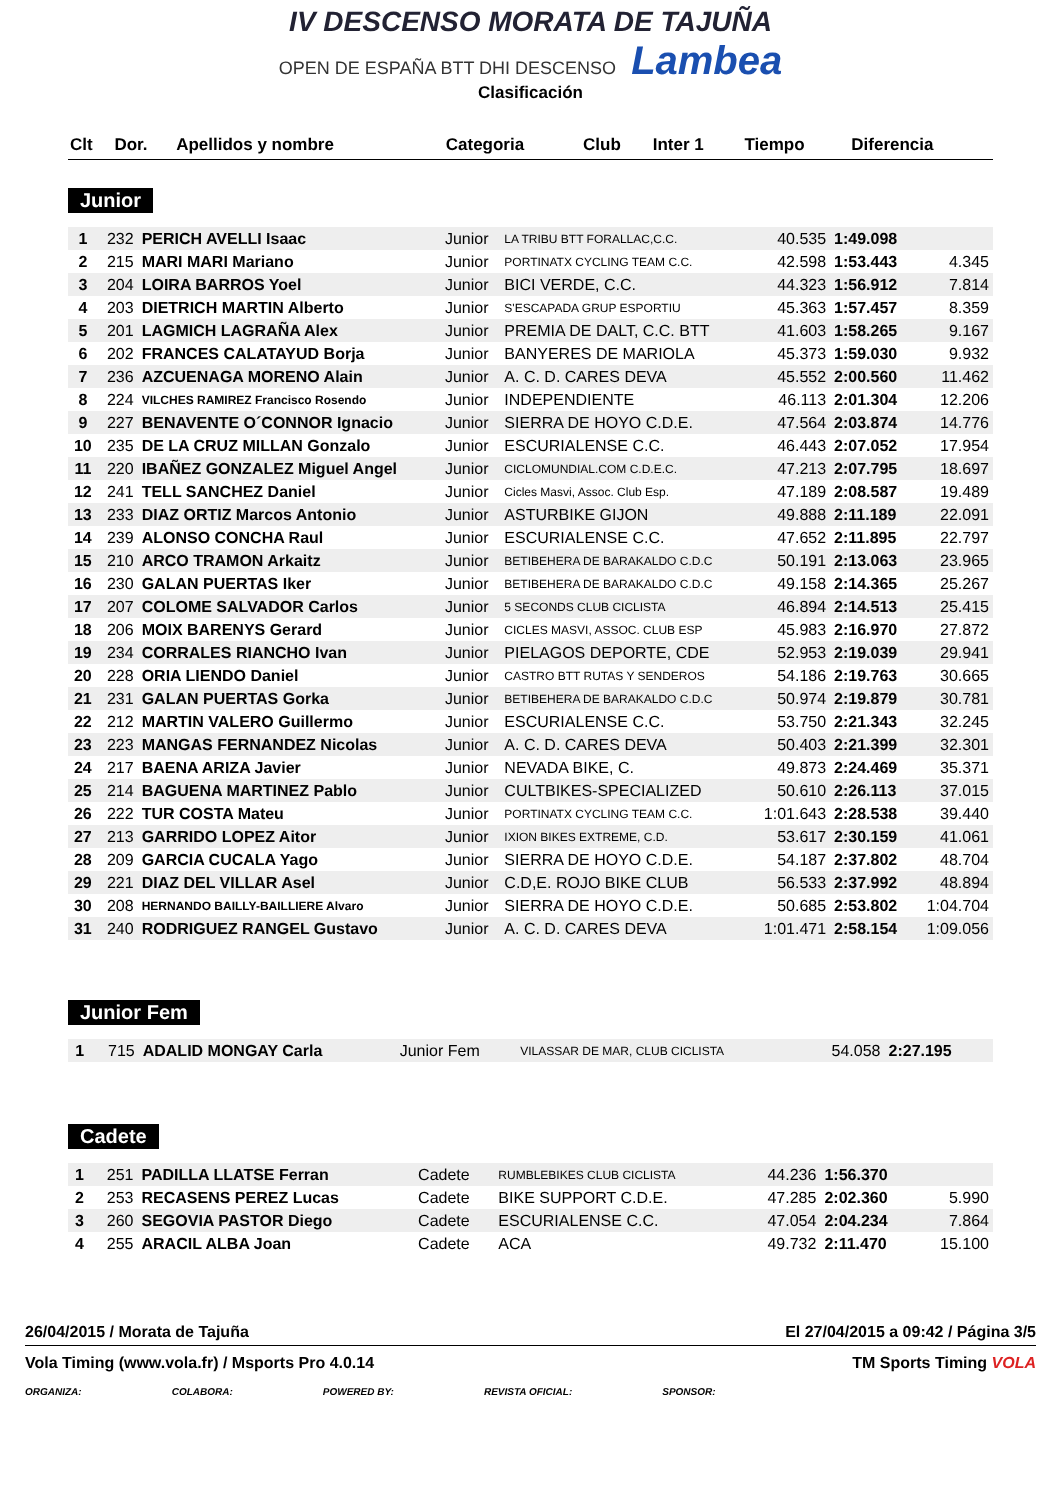IV DESCENSO MORATA DE TAJUÑA
OPEN DE ESPAÑA BTT DHI DESCENSO Lambea
Clasificación
| Clt | Dor. | Apellidos y nombre | Categoria | Club | Inter 1 | Tiempo | Diferencia |
| --- | --- | --- | --- | --- | --- | --- | --- |
Junior
| 1 | 232 | PERICH AVELLI Isaac | Junior | LA TRIBU BTT FORALLAC,C.C. | 40.535 | 1:49.098 | |
| 2 | 215 | MARI MARI Mariano | Junior | PORTINATX CYCLING TEAM C.C. | 42.598 | 1:53.443 | 4.345 |
| 3 | 204 | LOIRA BARROS Yoel | Junior | BICI VERDE, C.C. | 44.323 | 1:56.912 | 7.814 |
| 4 | 203 | DIETRICH MARTIN Alberto | Junior | S'ESCAPADA GRUP ESPORTIU | 45.363 | 1:57.457 | 8.359 |
| 5 | 201 | LAGMICH LAGRAÑA Alex | Junior | PREMIA DE DALT, C.C. BTT | 41.603 | 1:58.265 | 9.167 |
| 6 | 202 | FRANCES CALATAYUD Borja | Junior | BANYERES DE MARIOLA | 45.373 | 1:59.030 | 9.932 |
| 7 | 236 | AZCUENAGA MORENO Alain | Junior | A. C. D. CARES DEVA | 45.552 | 2:00.560 | 11.462 |
| 8 | 224 | VILCHES RAMIREZ Francisco Rosendo | Junior | INDEPENDIENTE | 46.113 | 2:01.304 | 12.206 |
| 9 | 227 | BENAVENTE O´CONNOR Ignacio | Junior | SIERRA DE HOYO C.D.E. | 47.564 | 2:03.874 | 14.776 |
| 10 | 235 | DE LA CRUZ MILLAN Gonzalo | Junior | ESCURIALENSE C.C. | 46.443 | 2:07.052 | 17.954 |
| 11 | 220 | IBAÑEZ GONZALEZ Miguel Angel | Junior | CICLOMUNDIAL.COM C.D.E.C. | 47.213 | 2:07.795 | 18.697 |
| 12 | 241 | TELL SANCHEZ Daniel | Junior | Cicles Masvi, Assoc. Club Esp. | 47.189 | 2:08.587 | 19.489 |
| 13 | 233 | DIAZ ORTIZ Marcos Antonio | Junior | ASTURBIKE GIJON | 49.888 | 2:11.189 | 22.091 |
| 14 | 239 | ALONSO CONCHA Raul | Junior | ESCURIALENSE C.C. | 47.652 | 2:11.895 | 22.797 |
| 15 | 210 | ARCO TRAMON Arkaitz | Junior | BETIBEHERA DE BARAKALDO C.D.C | 50.191 | 2:13.063 | 23.965 |
| 16 | 230 | GALAN PUERTAS Iker | Junior | BETIBEHERA DE BARAKALDO C.D.C | 49.158 | 2:14.365 | 25.267 |
| 17 | 207 | COLOME SALVADOR Carlos | Junior | 5 SECONDS CLUB CICLISTA | 46.894 | 2:14.513 | 25.415 |
| 18 | 206 | MOIX BARENYS Gerard | Junior | CICLES MASVI, ASSOC. CLUB ESP | 45.983 | 2:16.970 | 27.872 |
| 19 | 234 | CORRALES RIANCHO Ivan | Junior | PIELAGOS DEPORTE, CDE | 52.953 | 2:19.039 | 29.941 |
| 20 | 228 | ORIA LIENDO Daniel | Junior | CASTRO BTT RUTAS Y SENDEROS | 54.186 | 2:19.763 | 30.665 |
| 21 | 231 | GALAN PUERTAS Gorka | Junior | BETIBEHERA DE BARAKALDO C.D.C | 50.974 | 2:19.879 | 30.781 |
| 22 | 212 | MARTIN VALERO Guillermo | Junior | ESCURIALENSE C.C. | 53.750 | 2:21.343 | 32.245 |
| 23 | 223 | MANGAS FERNANDEZ Nicolas | Junior | A. C. D. CARES DEVA | 50.403 | 2:21.399 | 32.301 |
| 24 | 217 | BAENA ARIZA Javier | Junior | NEVADA BIKE, C. | 49.873 | 2:24.469 | 35.371 |
| 25 | 214 | BAGUENA MARTINEZ Pablo | Junior | CULTBIKES-SPECIALIZED | 50.610 | 2:26.113 | 37.015 |
| 26 | 222 | TUR COSTA Mateu | Junior | PORTINATX CYCLING TEAM C.C. | 1:01.643 | 2:28.538 | 39.440 |
| 27 | 213 | GARRIDO LOPEZ Aitor | Junior | IXION BIKES EXTREME, C.D. | 53.617 | 2:30.159 | 41.061 |
| 28 | 209 | GARCIA CUCALA Yago | Junior | SIERRA DE HOYO C.D.E. | 54.187 | 2:37.802 | 48.704 |
| 29 | 221 | DIAZ DEL VILLAR Asel | Junior | C.D,E. ROJO BIKE CLUB | 56.533 | 2:37.992 | 48.894 |
| 30 | 208 | HERNANDO BAILLY-BAILLIERE Alvaro | Junior | SIERRA DE HOYO C.D.E. | 50.685 | 2:53.802 | 1:04.704 |
| 31 | 240 | RODRIGUEZ RANGEL Gustavo | Junior | A. C. D. CARES DEVA | 1:01.471 | 2:58.154 | 1:09.056 |
Junior Fem
| 1 | 715 | ADALID MONGAY Carla | Junior Fem | VILASSAR DE MAR, CLUB CICLISTA | 54.058 | 2:27.195 | |
Cadete
| 1 | 251 | PADILLA LLATSE Ferran | Cadete | RUMBLEBIKES CLUB CICLISTA | 44.236 | 1:56.370 | |
| 2 | 253 | RECASENS PEREZ Lucas | Cadete | BIKE SUPPORT C.D.E. | 47.285 | 2:02.360 | 5.990 |
| 3 | 260 | SEGOVIA PASTOR Diego | Cadete | ESCURIALENSE C.C. | 47.054 | 2:04.234 | 7.864 |
| 4 | 255 | ARACIL ALBA Joan | Cadete | ACA | 49.732 | 2:11.470 | 15.100 |
26/04/2015 / Morata de Tajuña El 27/04/2015 a 09:42 / Página 3/5
Vola Timing (www.vola.fr) / Msports Pro 4.0.14 TM Sports Timing VOLA
ORGANIZA: COLABORA: POWERED BY: REVISTA OFICIAL: SPONSOR: